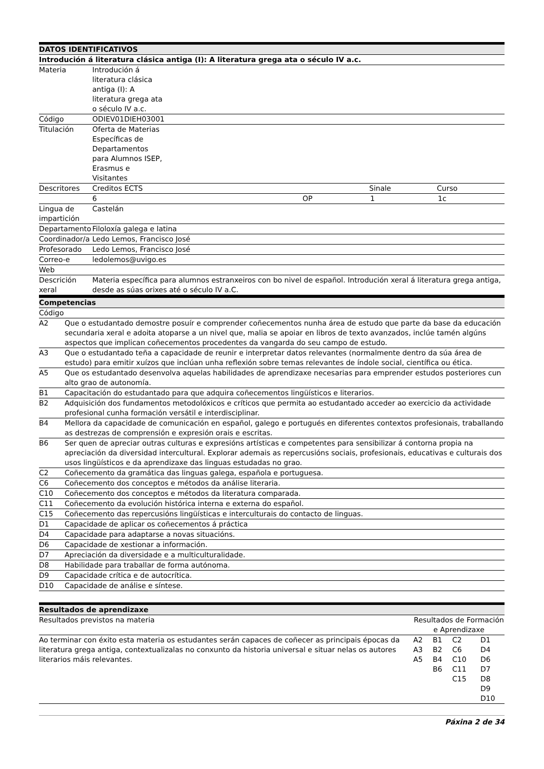| DATOS IDENTIFICATIVOS | | | | |
| --- | --- | --- | --- | --- |
| Introdución á literatura clásica antiga (I): A literatura grega ata o século IV a.c. | | | | |
| Materia | Introdución á literatura clásica antiga (I): A literatura grega ata o século IV a.c. | | | |
| Código | ODIEV01DIEH03001 | | | |
| Titulación | Oferta de Materias Específicas de Departamentos para Alumnos ISEP, Erasmus e Visitantes | | | |
| Descritores | Creditos ECTS | | Sinale | Curso |
| | 6 | OP | 1 | 1c |
| Lingua de impartición | Castelán | | | |
| Departamento | Filoloxía galega e latina | | | |
| Coordinador/a | Ledo Lemos, Francisco José | | | |
| Profesorado | Ledo Lemos, Francisco José | | | |
| Correo-e | ledolemos@uvigo.es | | | |
| Web | | | | |
| Descrición xeral | Materia específica para alumnos estranxeiros con bo nivel de español. Introdución xeral á literatura grega antiga, desde as súas orixes até o século IV a.C. | | | |
| Competencias | |
| --- | --- |
| Código | |
| A2 | Que o estudantado demostre posuír e comprender coñecementos nunha área de estudo que parte da base da educación secundaria xeral e adoita atoparse a un nivel que, malia se apoiar en libros de texto avanzados, inclúe tamén algúns aspectos que implican coñecementos procedentes da vangarda do seu campo de estudo. |
| A3 | Que o estudantado teña a capacidade de reunir e interpretar datos relevantes (normalmente dentro da súa área de estudo) para emitir xuízos que inclúan unha reflexión sobre temas relevantes de índole social, científica ou ética. |
| A5 | Que os estudantado desenvolva aquelas habilidades de aprendizaxe necesarias para emprender estudos posteriores cun alto grao de autonomía. |
| B1 | Capacitación do estudantado para que adquira coñecementos lingüísticos e literarios. |
| B2 | Adquisición dos fundamentos metodolóxicos e críticos que permita ao estudantado acceder ao exercicio da actividade profesional cunha formación versátil e interdisciplinar. |
| B4 | Mellora da capacidade de comunicación en español, galego e portugués en diferentes contextos profesionais, traballando as destrezas de comprensión e expresión orais e escritas. |
| B6 | Ser quen de apreciar outras culturas e expresións artísticas e competentes para sensibilizar á contorna propia na apreciación da diversidad intercultural. Explorar ademais as repercusións sociais, profesionais, educativas e culturais dos usos lingüísticos e da aprendizaxe das linguas estudadas no grao. |
| C2 | Coñecemento da gramática das linguas galega, española e portuguesa. |
| C6 | Coñecemento dos conceptos e métodos da análise literaria. |
| C10 | Coñecemento dos conceptos e métodos da literatura comparada. |
| C11 | Coñecemento da evolución histórica interna e externa do español. |
| C15 | Coñecemento das repercusións lingüísticas e interculturais do contacto de linguas. |
| D1 | Capacidade de aplicar os coñecementos á práctica |
| D4 | Capacidade para adaptarse a novas situacións. |
| D6 | Capacidade de xestionar a información. |
| D7 | Apreciación da diversidade e a multiculturalidade. |
| D8 | Habilidade para traballar de forma autónoma. |
| D9 | Capacidade crítica e de autocrítica. |
| D10 | Capacidade de análise e síntese. |
| Resultados de aprendizaxe | | | | |
| --- | --- | --- | --- | --- |
| Resultados previstos na materia | Resultados de Formación e Aprendizaxe | | | |
| Ao terminar con éxito esta materia os estudantes serán capaces de coñecer as principais épocas da literatura grega antiga, contextualizalas no conxunto da historia universal e situar nelas os autores literarios máis relevantes. | A2 A3 A5 | B1 B2 B4 B6 | C2 C6 C10 C11 C15 | D1 D4 D6 D7 D8 D9 D10 |
Páxina 2 de 34